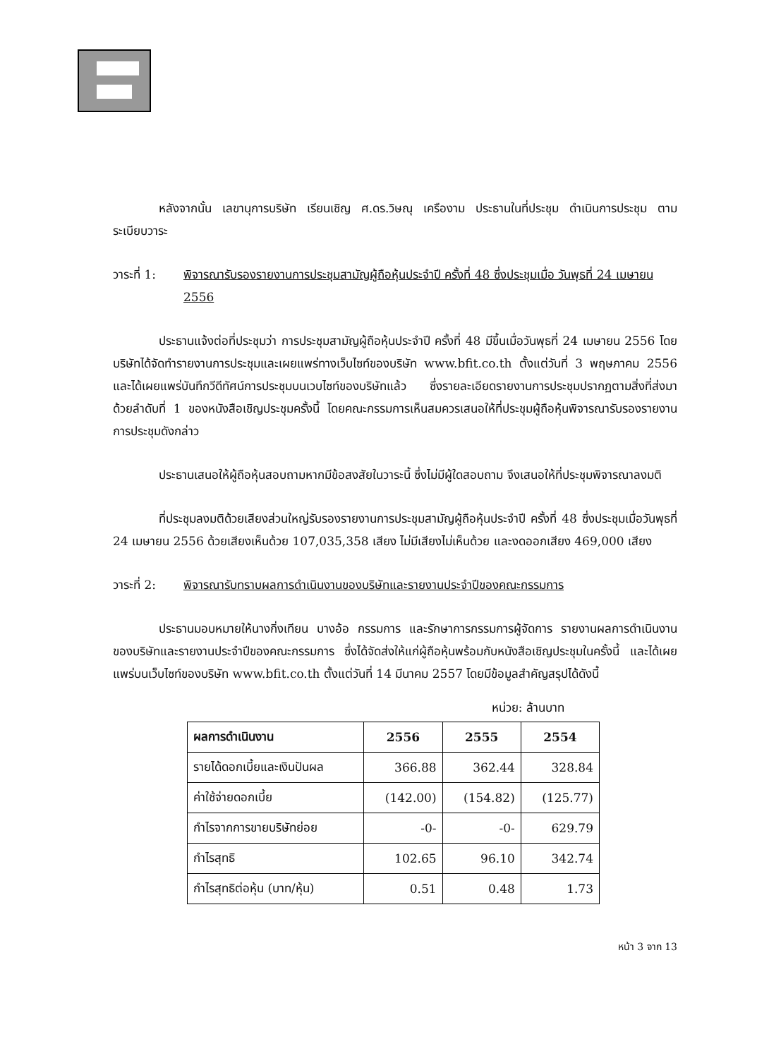หลังจากนั้น เลขานุการบริษัท เรียนเชิญ ศ.ดร.วิษณุ เครืองาม ประธานในที่ประชุม ดำเนินการประชุม ตามระเบียบวาระ
วาระที่ 1:
พิจารณารับรองรายงานการประชุมสามัญผู้ถือหุ้นประจำปี ครั้งที่ 48 ซึ่งประชุมเมื่อ วันพุธที่ 24 เมษายน 2556
ประธานแจ้งต่อที่ประชุมว่า การประชุมสามัญผู้ถือหุ้นประจำปี ครั้งที่ 48 มีขึ้นเมื่อวันพุธที่ 24 เมษายน 2556 โดยบริษัทได้จัดทำรายงานการประชุมและเผยแพร่ทางเว็บไซท์ของบริษัท www.bfit.co.th ตั้งแต่วันที่ 3 พฤษภาคม 2556 และได้เผยแพร่บันทึกวีดีทัศน์การประชุมบนเวบไซท์ของบริษัทแล้ว ซึ่งรายละเอียดรายงานการประชุมปรากฏตามสิ่งที่ส่งมาด้วยลำดับที่ 1 ของหนังสือเชิญประชุมครั้งนี้ โดยคณะกรรมการเห็นสมควรเสนอให้ที่ประชุมผู้ถือหุ้นพิจารณารับรองรายงานการประชุมดังกล่าว
ประธานเสนอให้ผู้ถือหุ้นสอบถามหากมีข้อสงสัยในวาระนี้ ซึ่งไม่มีผู้ใดสอบถาม จึงเสนอให้ที่ประชุมพิจารณาลงมติ
ที่ประชุมลงมติด้วยเสียงส่วนใหญ่รับรองรายงานการประชุมสามัญผู้ถือหุ้นประจำปี ครั้งที่ 48 ซึ่งประชุมเมื่อวันพุธที่ 24 เมษายน 2556 ด้วยเสียงเห็นด้วย 107,035,358 เสียง ไม่มีเสียงไม่เห็นด้วย และงดออกเสียง 469,000 เสียง
วาระที่ 2:
พิจารณารับทราบผลการดำเนินงานของบริษัทและรายงานประจำปีของคณะกรรมการ
ประธานมอบหมายให้นางกิ่งเทียน บางอ้อ กรรมการ และรักษาการกรรมการผู้จัดการ รายงานผลการดำเนินงานของบริษัทและรายงานประจำปีของคณะกรรมการ ซึ่งได้จัดส่งให้แก่ผู้ถือหุ้นพร้อมกับหนังสือเชิญประชุมในครั้งนี้ และได้เผยแพร่บนเว็บไซท์ของบริษัท www.bfit.co.th ตั้งแต่วันที่ 14 มีนาคม 2557 โดยมีข้อมูลสำคัญสรุปได้ดังนี้
หน่วย: ล้านบาท
| ผลการดำเนินงาน | 2556 | 2555 | 2554 |
| --- | --- | --- | --- |
| รายได้ดอกเบี้ยและเงินปันผล | 366.88 | 362.44 | 328.84 |
| ค่าใช้จ่ายดอกเบี้ย | (142.00) | (154.82) | (125.77) |
| กำไรจากการขายบริษัทย่อย | -0- | -0- | 629.79 |
| กำไรสุทธิ | 102.65 | 96.10 | 342.74 |
| กำไรสุทธิต่อหุ้น (บาท/หุ้น) | 0.51 | 0.48 | 1.73 |
หน้า 3 จาก 13